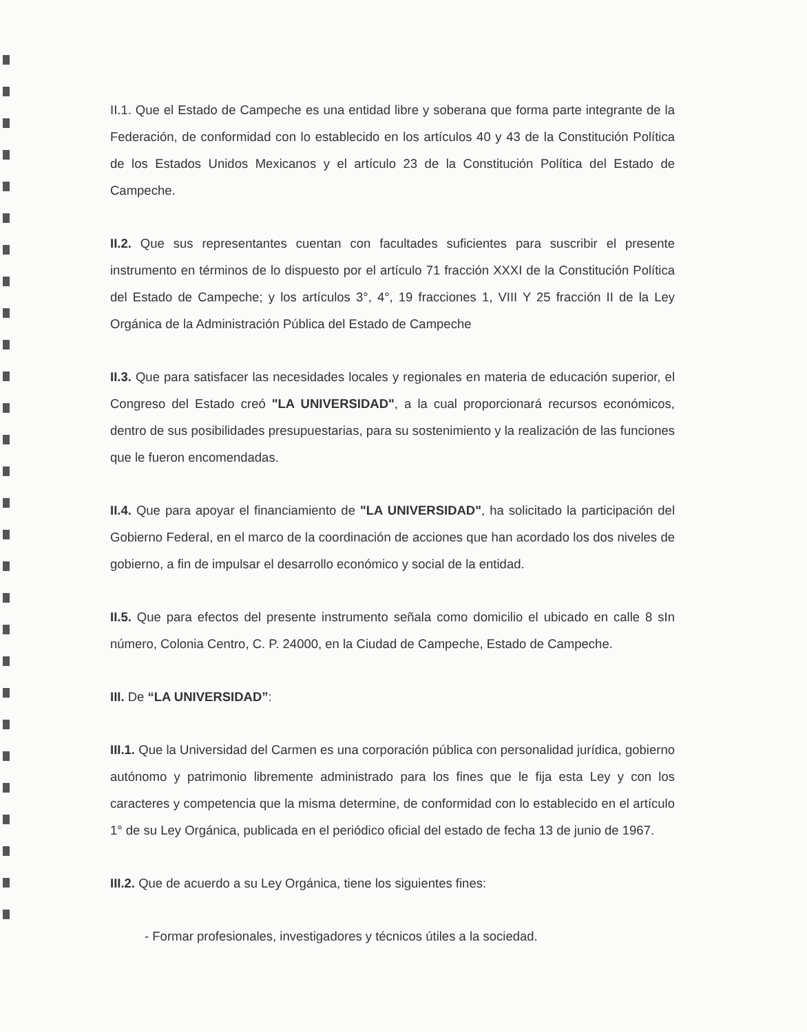II.1. Que el Estado de Campeche es una entidad libre y soberana que forma parte integrante de la Federación, de conformidad con lo establecido en los artículos 40 y 43 de la Constitución Política de los Estados Unidos Mexicanos y el artículo 23 de la Constitución Política del Estado de Campeche.
II.2. Que sus representantes cuentan con facultades suficientes para suscribir el presente instrumento en términos de lo dispuesto por el artículo 71 fracción XXXI de la Constitución Política del Estado de Campeche; y los artículos 3°, 4°, 19 fracciones 1, VIII Y 25 fracción II de la Ley Orgánica de la Administración Pública del Estado de Campeche
II.3. Que para satisfacer las necesidades locales y regionales en materia de educación superior, el Congreso del Estado creó "LA UNIVERSIDAD", a la cual proporcionará recursos económicos, dentro de sus posibilidades presupuestarias, para su sostenimiento y la realización de las funciones que le fueron encomendadas.
II.4. Que para apoyar el financiamiento de "LA UNIVERSIDAD", ha solicitado la participación del Gobierno Federal, en el marco de la coordinación de acciones que han acordado los dos niveles de gobierno, a fin de impulsar el desarrollo económico y social de la entidad.
II.5. Que para efectos del presente instrumento señala como domicilio el ubicado en calle 8 sIn número, Colonia Centro, C. P. 24000, en la Ciudad de Campeche, Estado de Campeche.
III. De “LA UNIVERSIDAD”:
III.1. Que la Universidad del Carmen es una corporación pública con personalidad jurídica, gobierno autónomo y patrimonio libremente administrado para los fines que le fija esta Ley y con los caracteres y competencia que la misma determine, de conformidad con lo establecido en el artículo 1° de su Ley Orgánica, publicada en el periódico oficial del estado de fecha 13 de junio de 1967.
III.2. Que de acuerdo a su Ley Orgánica, tiene los siguientes fines:
- Formar profesionales, investigadores y técnicos útiles a la sociedad.